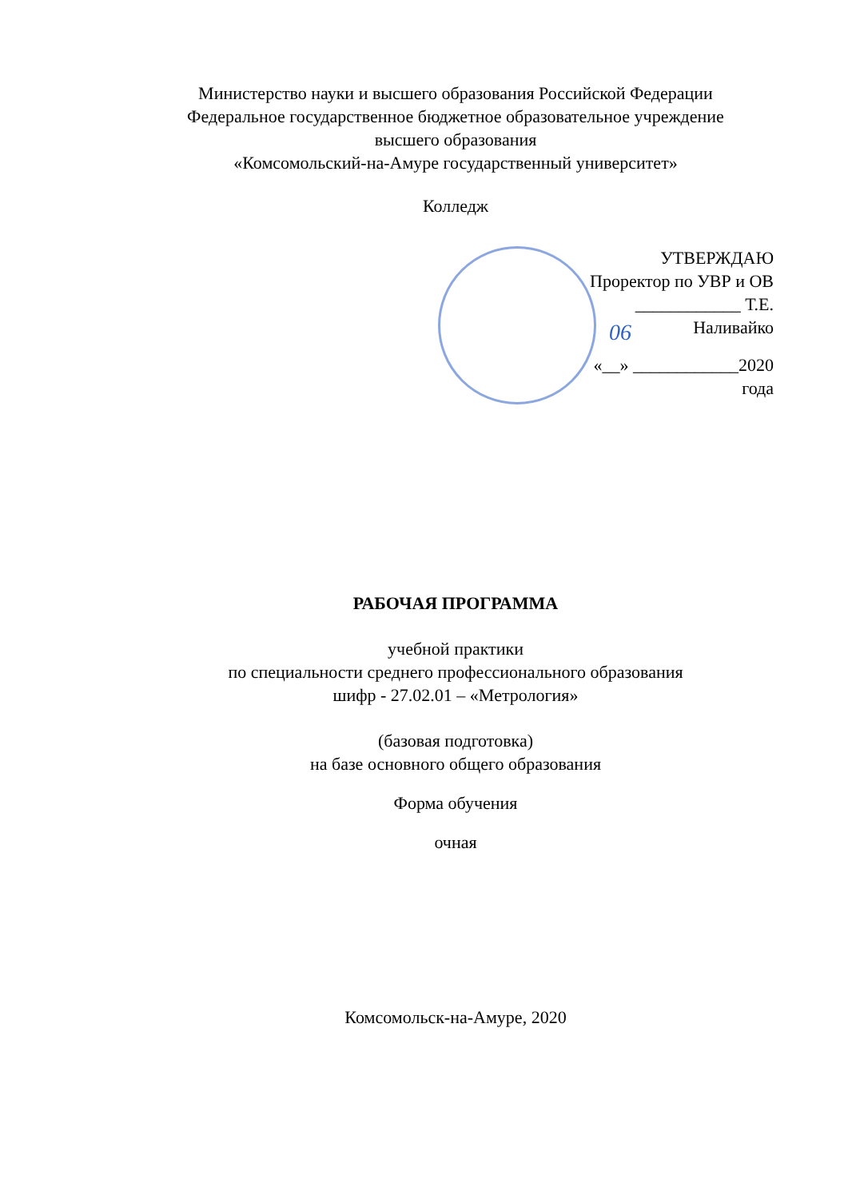Министерство науки и высшего образования Российской Федерации
Федеральное государственное бюджетное образовательное учреждение
высшего образования
«Комсомольский-на-Амуре государственный университет»
Колледж
УТВЕРЖДАЮ
Проректор по УВР и ОВ
____________ Т.Е. Наливайко
«__» ____________2020 года
06
РАБОЧАЯ ПРОГРАММА
учебной практики
по специальности среднего профессионального образования
шифр - 27.02.01 – «Метрология»
(базовая подготовка)
на базе основного общего образования
Форма обучения
очная
Комсомольск-на-Амуре, 2020